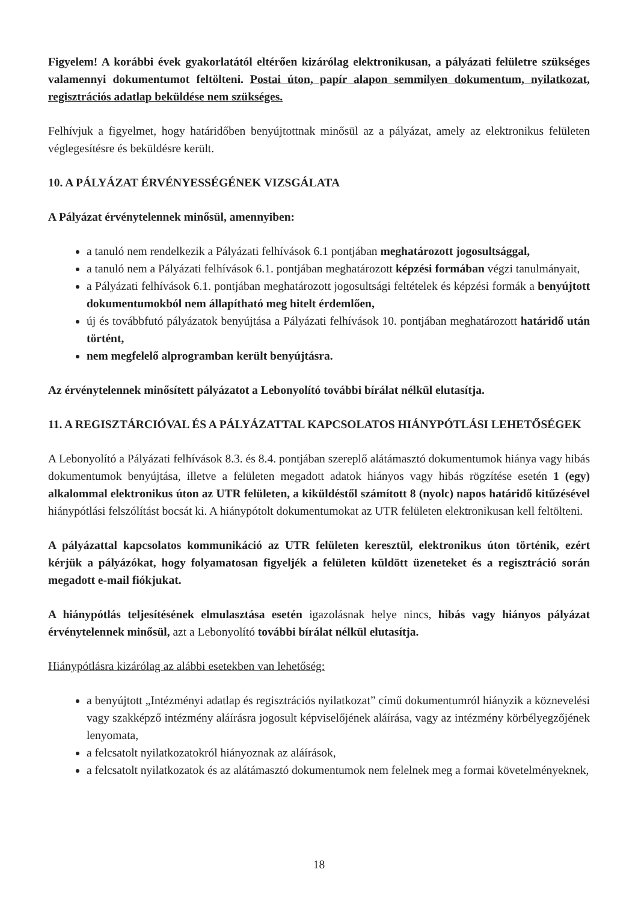Figyelem! A korábbi évek gyakorlatától eltérően kizárólag elektronikusan, a pályázati felületre szükséges valamennyi dokumentumot feltölteni. Postai úton, papír alapon semmilyen dokumentum, nyilatkozat, regisztrációs adatlap beküldése nem szükséges.
Felhívjuk a figyelmet, hogy határidőben benyújtottnak minősül az a pályázat, amely az elektronikus felületen véglegesítésre és beküldésre került.
10. A PÁLYÁZAT ÉRVÉNYESSÉGÉNEK VIZSGÁLATA
A Pályázat érvénytelennek minősül, amennyiben:
a tanuló nem rendelkezik a Pályázati felhívások 6.1 pontjában meghatározott jogosultsággal,
a tanuló nem a Pályázati felhívások 6.1. pontjában meghatározott képzési formában végzi tanulmányait,
a Pályázati felhívások 6.1. pontjában meghatározott jogosultsági feltételek és képzési formák a benyújtott dokumentumokból nem állapítható meg hitelt érdemlően,
új és továbbfutó pályázatok benyújtása a Pályázati felhívások 10. pontjában meghatározott határidő után történt,
nem megfelelő alprogramban került benyújtásra.
Az érvénytelennek minősített pályázatot a Lebonyolító további bírálat nélkül elutasítja.
11. A REGISZTÁRCIÓVAL ÉS A PÁLYÁZATTAL KAPCSOLATOS HIÁNYPÓTLÁSI LEHETŐSÉGEK
A Lebonyolító a Pályázati felhívások 8.3. és 8.4. pontjában szereplő alátámasztó dokumentumok hiánya vagy hibás dokumentumok benyújtása, illetve a felületen megadott adatok hiányos vagy hibás rögzítése esetén 1 (egy) alkalommal elektronikus úton az UTR felületen, a kiküldéstől számított 8 (nyolc) napos határidő kitűzésével hiánypótlási felszólítást bocsát ki. A hiánypótolt dokumentumokat az UTR felületen elektronikusan kell feltölteni.
A pályázattal kapcsolatos kommunikáció az UTR felületen keresztül, elektronikus úton történik, ezért kérjük a pályázókat, hogy folyamatosan figyeljék a felületen küldött üzeneteket és a regisztráció során megadott e-mail fiókjukat.
A hiánypótlás teljesítésének elmulasztása esetén igazolásnak helye nincs, hibás vagy hiányos pályázat érvénytelennek minősül, azt a Lebonyolító további bírálat nélkül elutasítja.
Hiánypótlásra kizárólag az alábbi esetekben van lehetőség:
a benyújtott „Intézményi adatlap és regisztrációs nyilatkozat” című dokumentumról hiányzik a köznevelési vagy szakképző intézmény aláírásra jogosult képviselőjének aláírása, vagy az intézmény körbélyegzőjének lenyomata,
a felcsatolt nyilatkozatokról hiányoznak az aláírások,
a felcsatolt nyilatkozatok és az alátámasztó dokumentumok nem felelnek meg a formai követelményeknek,
18